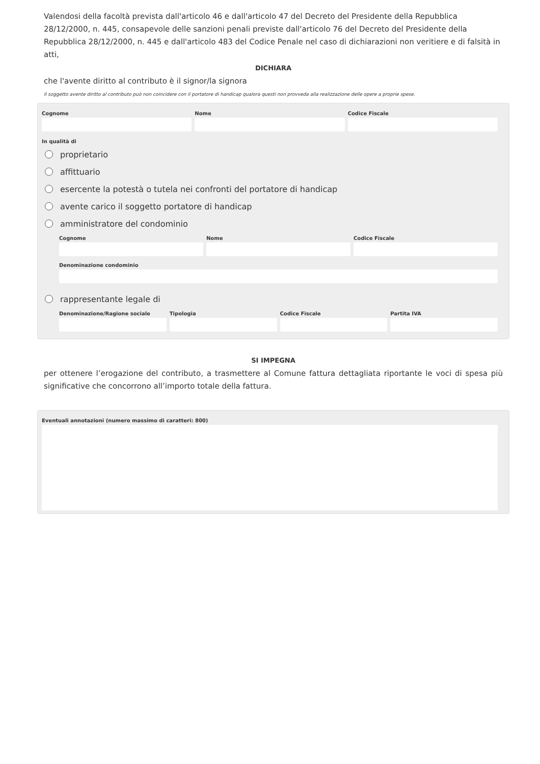Valendosi della facoltà prevista dall'articolo 46 e dall'articolo 47 del Decreto del Presidente della Repubblica 28/12/2000, n. 445, consapevole delle sanzioni penali previste dall'articolo 76 del Decreto del Presidente della Repubblica 28/12/2000, n. 445 e dall'articolo 483 del Codice Penale nel caso di dichiarazioni non veritiere e di falsità in atti,
DICHIARA
che l'avente diritto al contributo è il signor/la signora
Il soggetto avente diritto al contributo può non coincidere con il portatore di handicap qualora questi non provveda alla realizzazione delle opere a proprie spese.
Cognome Nome Codice Fiscale
In qualità di
proprietario
affittuario
esercente la potestà o tutela nei confronti del portatore di handicap
avente carico il soggetto portatore di handicap
amministratore del condominio
Cognome Nome Codice Fiscale
Denominazione condominio
rappresentante legale di
Denominazione/Ragione sociale Tipologia Codice Fiscale Partita IVA
SI IMPEGNA
per ottenere l’erogazione del contributo, a trasmettere al Comune fattura dettagliata riportante le voci di spesa più significative che concorrono all’importo totale della fattura.
Eventuali annotazioni (numero massimo di caratteri: 800)